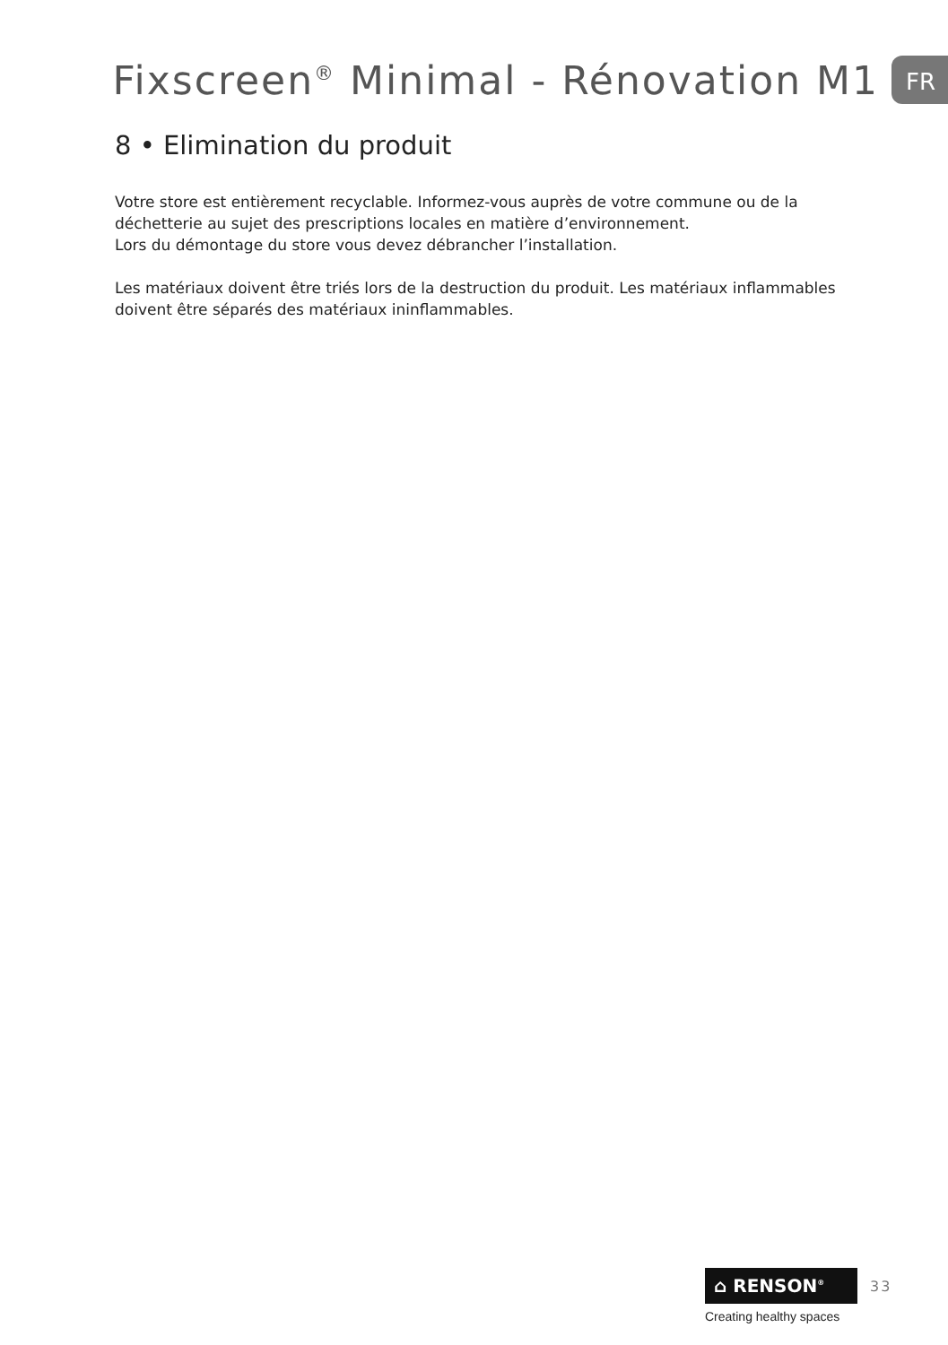Fixscreen<sup>®</sup> Minimal - Rénovation M1 FR
8 • Elimination du produit
Votre store est entièrement recyclable. Informez-vous auprès de votre commune ou de la déchetterie au sujet des prescriptions locales en matière d’environnement.
Lors du démontage du store vous devez débrancher l’installation.
Les matériaux doivent être triés lors de la destruction du produit. Les matériaux inflammables doivent être séparés des matériaux ininflammables.
⌂ RENSON<sup>®</sup>
33
Creating healthy spaces